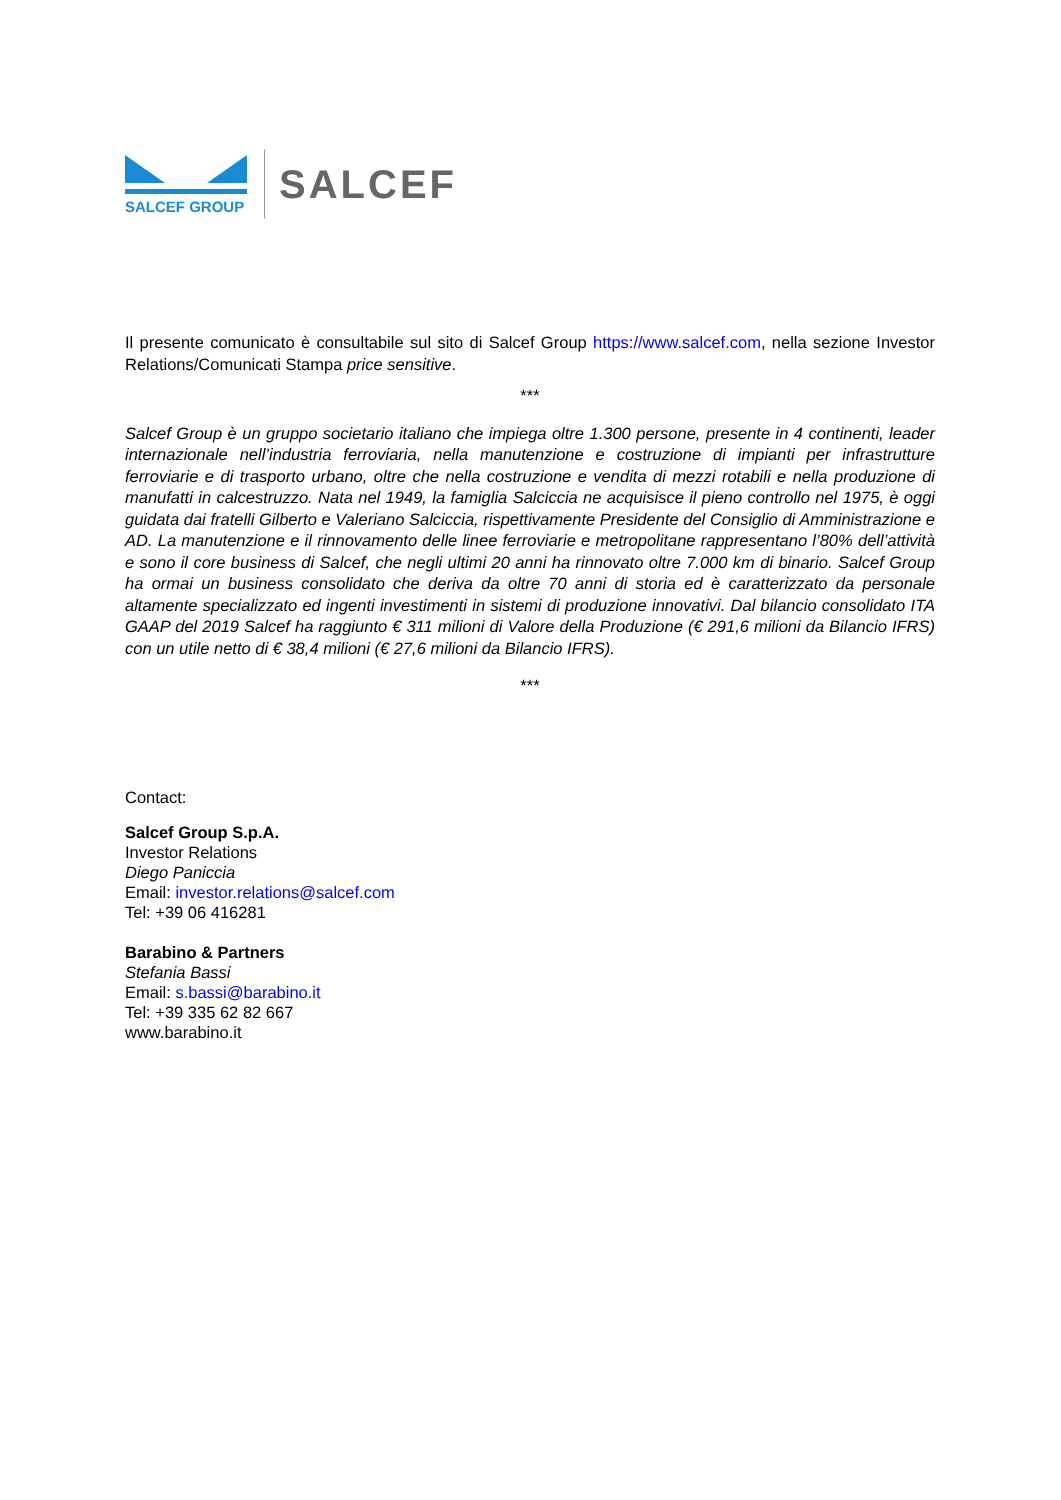SALCEF GROUP
SALCEF
Il presente comunicato è consultabile sul sito di Salcef Group https://www.salcef.com, nella sezione Investor Relations/Comunicati Stampa price sensitive.
***
Salcef Group è un gruppo societario italiano che impiega oltre 1.300 persone, presente in 4 continenti, leader internazionale nell’industria ferroviaria, nella manutenzione e costruzione di impianti per infrastrutture ferroviarie e di trasporto urbano, oltre che nella costruzione e vendita di mezzi rotabili e nella produzione di manufatti in calcestruzzo. Nata nel 1949, la famiglia Salciccia ne acquisisce il pieno controllo nel 1975, è oggi guidata dai fratelli Gilberto e Valeriano Salciccia, rispettivamente Presidente del Consiglio di Amministrazione e AD. La manutenzione e il rinnovamento delle linee ferroviarie e metropolitane rappresentano l’80% dell’attività e sono il core business di Salcef, che negli ultimi 20 anni ha rinnovato oltre 7.000 km di binario. Salcef Group ha ormai un business consolidato che deriva da oltre 70 anni di storia ed è caratterizzato da personale altamente specializzato ed ingenti investimenti in sistemi di produzione innovativi. Dal bilancio consolidato ITA GAAP del 2019 Salcef ha raggiunto € 311 milioni di Valore della Produzione (€ 291,6 milioni da Bilancio IFRS) con un utile netto di € 38,4 milioni (€ 27,6 milioni da Bilancio IFRS).
***
Contact:
Salcef Group S.p.A.
Investor Relations
Diego Paniccia
Email: investor.relations@salcef.com
Tel: +39 06 416281
Barabino & Partners
Stefania Bassi
Email: s.bassi@barabino.it
Tel: +39 335 62 82 667
www.barabino.it